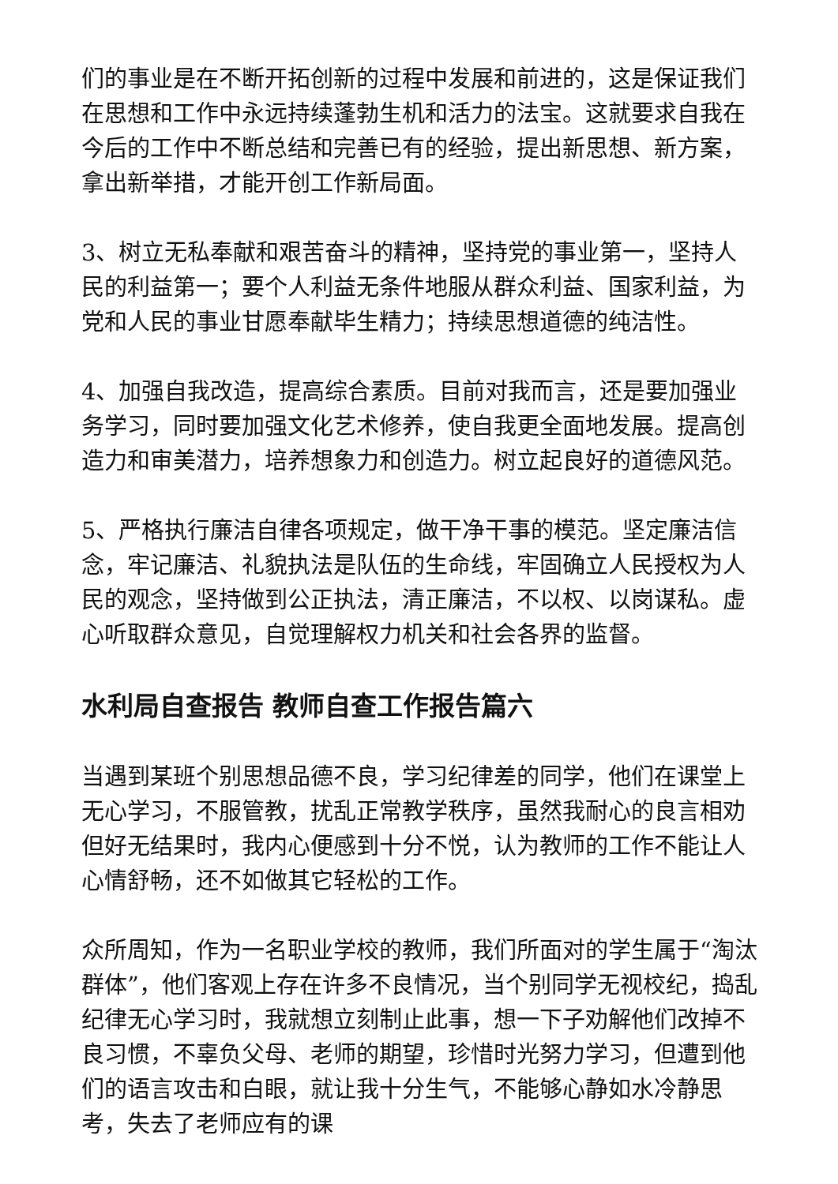们的事业是在不断开拓创新的过程中发展和前进的，这是保证我们在思想和工作中永远持续蓬勃生机和活力的法宝。这就要求自我在今后的工作中不断总结和完善已有的经验，提出新思想、新方案，拿出新举措，才能开创工作新局面。
3、树立无私奉献和艰苦奋斗的精神，坚持党的事业第一，坚持人民的利益第一；要个人利益无条件地服从群众利益、国家利益，为党和人民的事业甘愿奉献毕生精力；持续思想道德的纯洁性。
4、加强自我改造，提高综合素质。目前对我而言，还是要加强业务学习，同时要加强文化艺术修养，使自我更全面地发展。提高创造力和审美潜力，培养想象力和创造力。树立起良好的道德风范。
5、严格执行廉洁自律各项规定，做干净干事的模范。坚定廉洁信念，牢记廉洁、礼貌执法是队伍的生命线，牢固确立人民授权为人民的观念，坚持做到公正执法，清正廉洁，不以权、以岗谋私。虚心听取群众意见，自觉理解权力机关和社会各界的监督。
水利局自查报告 教师自查工作报告篇六
当遇到某班个别思想品德不良，学习纪律差的同学，他们在课堂上无心学习，不服管教，扰乱正常教学秩序，虽然我耐心的良言相劝但好无结果时，我内心便感到十分不悦，认为教师的工作不能让人心情舒畅，还不如做其它轻松的工作。
众所周知，作为一名职业学校的教师，我们所面对的学生属于“淘汰群体”，他们客观上存在许多不良情况，当个别同学无视校纪，捣乱纪律无心学习时，我就想立刻制止此事，想一下子劝解他们改掉不良习惯，不辜负父母、老师的期望，珍惜时光努力学习，但遭到他们的语言攻击和白眼，就让我十分生气，不能够心静如水冷静思考，失去了老师应有的课